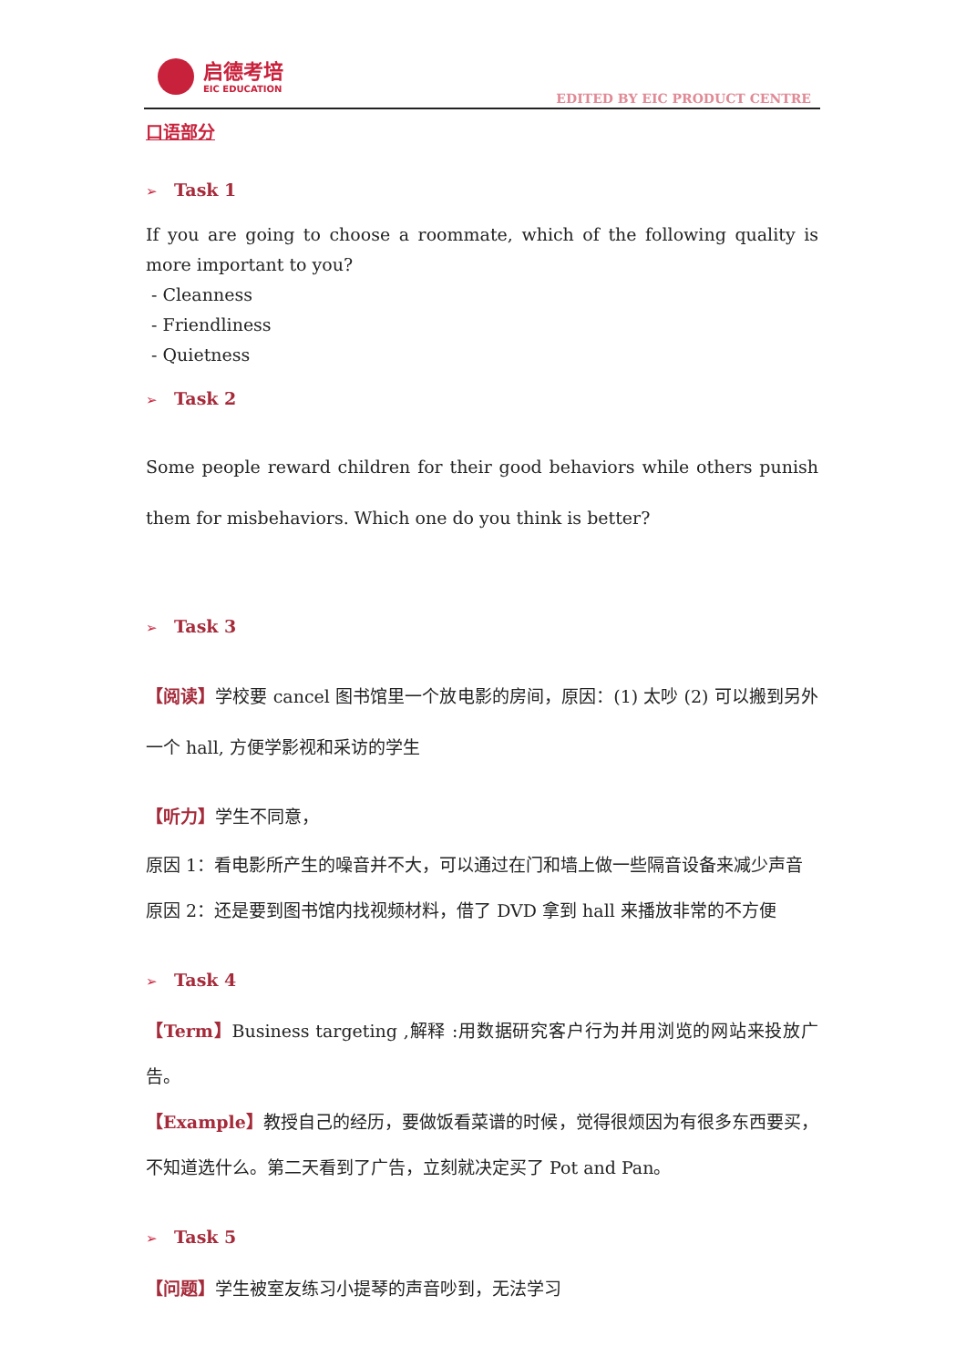启德考培
EIC EDUCATION
EDITED BY EIC PRODUCT CENTRE
口语部分
➢ Task 1
If you are going to choose a roommate, which of the following quality is more important to you?
- Cleanness
- Friendliness
- Quietness
➢ Task 2
Some people reward children for their good behaviors while others punish them for misbehaviors. Which one do you think is better?
➢ Task 3
【阅读】学校要 cancel 图书馆里一个放电影的房间，原因：(1) 太吵 (2) 可以搬到另外一个 hall, 方便学影视和采访的学生
【听力】学生不同意，
原因 1：看电影所产生的噪音并不大，可以通过在门和墙上做一些隔音设备来减少声音
原因 2：还是要到图书馆内找视频材料，借了 DVD 拿到 hall 来播放非常的不方便
➢ Task 4
【Term】Business targeting ,解释 :用数据研究客户行为并用浏览的网站来投放广告。
【Example】教授自己的经历，要做饭看菜谱的时候，觉得很烦因为有很多东西要买，不知道选什么。第二天看到了广告，立刻就决定买了 Pot and Pan。
➢ Task 5
【问题】学生被室友练习小提琴的声音吵到，无法学习